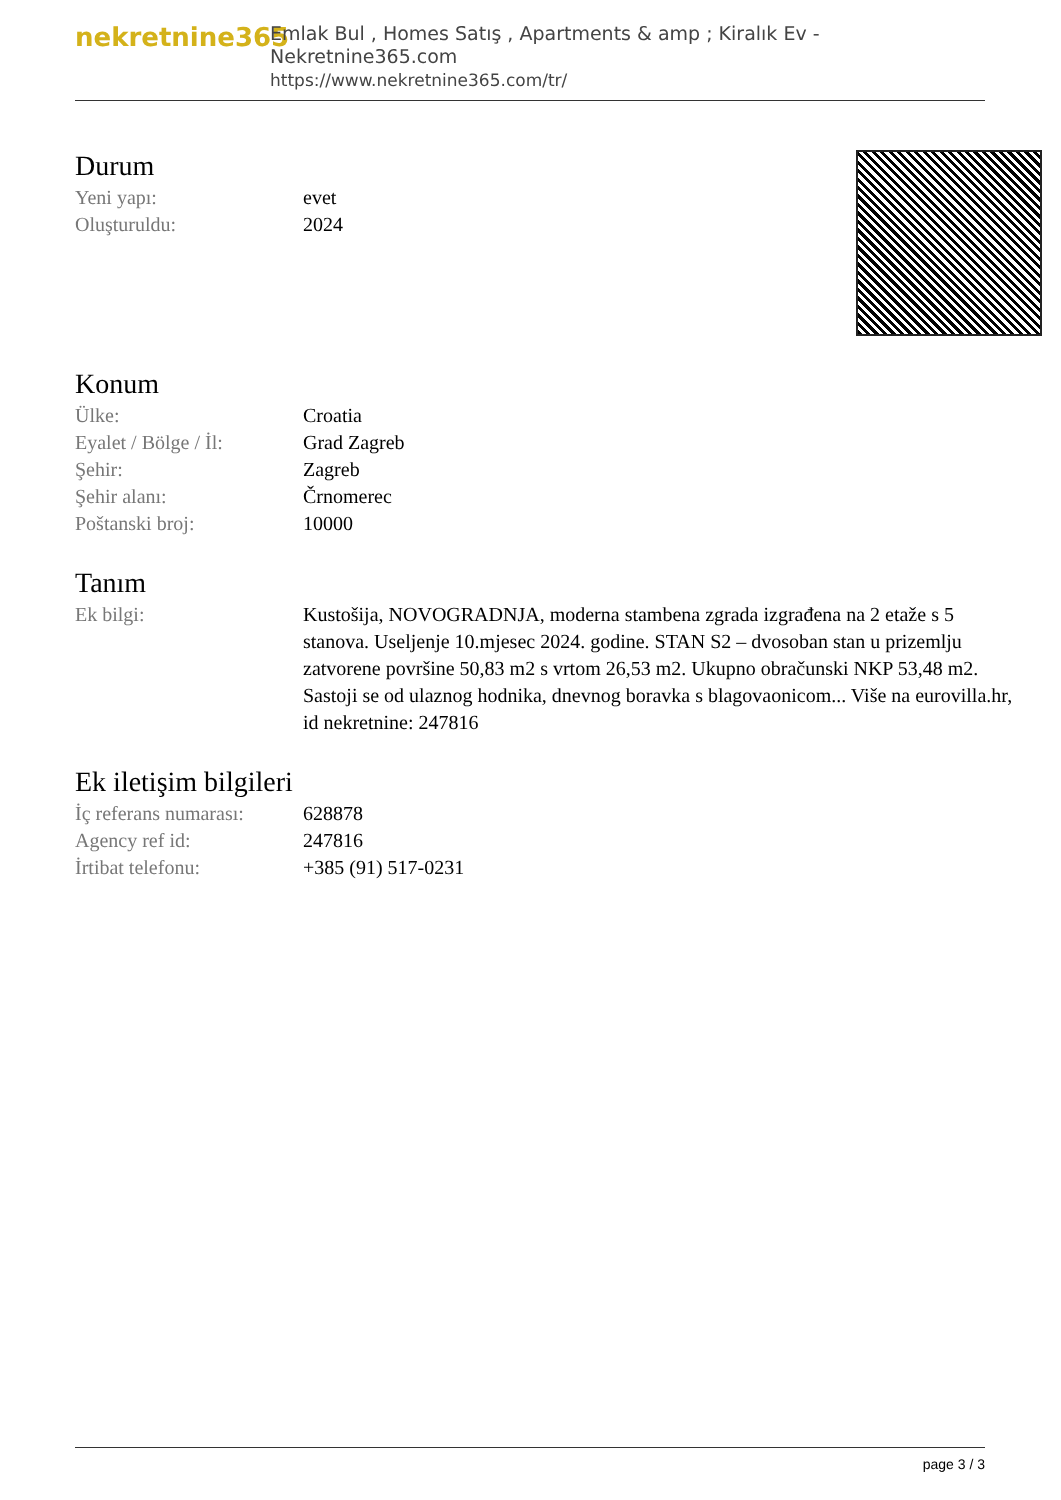nekretnine365
Emlak Bul , Homes Satış , Apartments & amp ; Kiralık Ev - Nekretnine365.com
https://www.nekretnine365.com/tr/
Durum
| Yeni yapı: | evet |
| Oluşturuldu: | 2024 |
Konum
| Ülke: | Croatia |
| Eyalet / Bölge / İl: | Grad Zagreb |
| Şehir: | Zagreb |
| Şehir alanı: | Črnomerec |
| Poštanski broj: | 10000 |
Tanım
| Ek bilgi: | Kustošija, NOVOGRADNJA, moderna stambena zgrada izgrađena na 2 etaže s 5 stanova. Useljenje 10.mjesec 2024. godine. STAN S2 – dvosoban stan u prizemlju zatvorene površine 50,83 m2 s vrtom 26,53 m2. Ukupno obračunski NKP 53,48 m2. Sastoji se od ulaznog hodnika, dnevnog boravka s blagovaonicom... Više na eurovilla.hr, id nekretnine: 247816 |
Ek iletişim bilgileri
| İç referans numarası: | 628878 |
| Agency ref id: | 247816 |
| İrtibat telefonu: | +385 (91) 517-0231 |
page 3 / 3